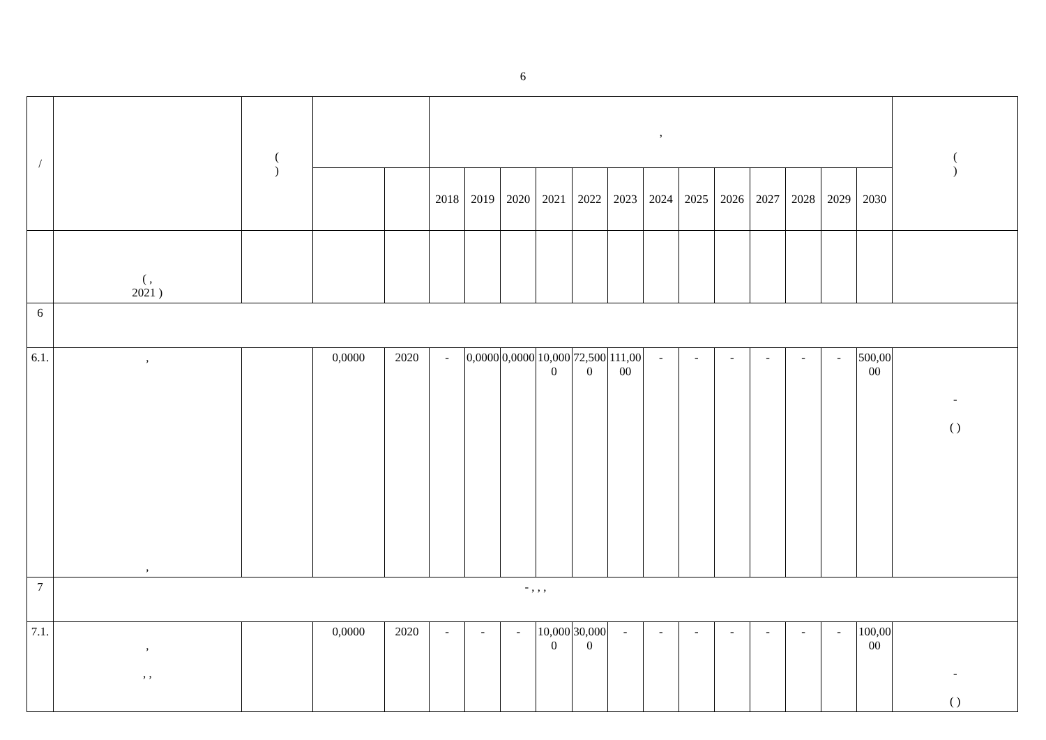6
| / | | ( ) | | | , | | | | | | | | | | | | | ( ) |
| | | | | | 2018 | 2019 | 2020 | 2021 | 2022 | 2023 | 2024 | 2025 | 2026 | 2027 | 2028 | 2029 | 2030 | |
| | ( , 2021 ) | | | | | | | | | | | | | | | | | |
| 6 | | | | | | | | | | | | | | | | | | |
| 6.1. | , , | | 0,0000 | 2020 | - | 0,0000 | 0,0000 | 10,0000 | 72,5000 | 111,0000 | - | - | - | - | - | - | 500,0000 | - ( ) |
| 7 | - , , , | | | | | | | | | | | | | | | | | |
| 7.1. | , , , | | 0,0000 | 2020 | - | - | - | 10,0000 | 30,0000 | - | - | - | - | - | - | - | 100,0000 | - ( ) |